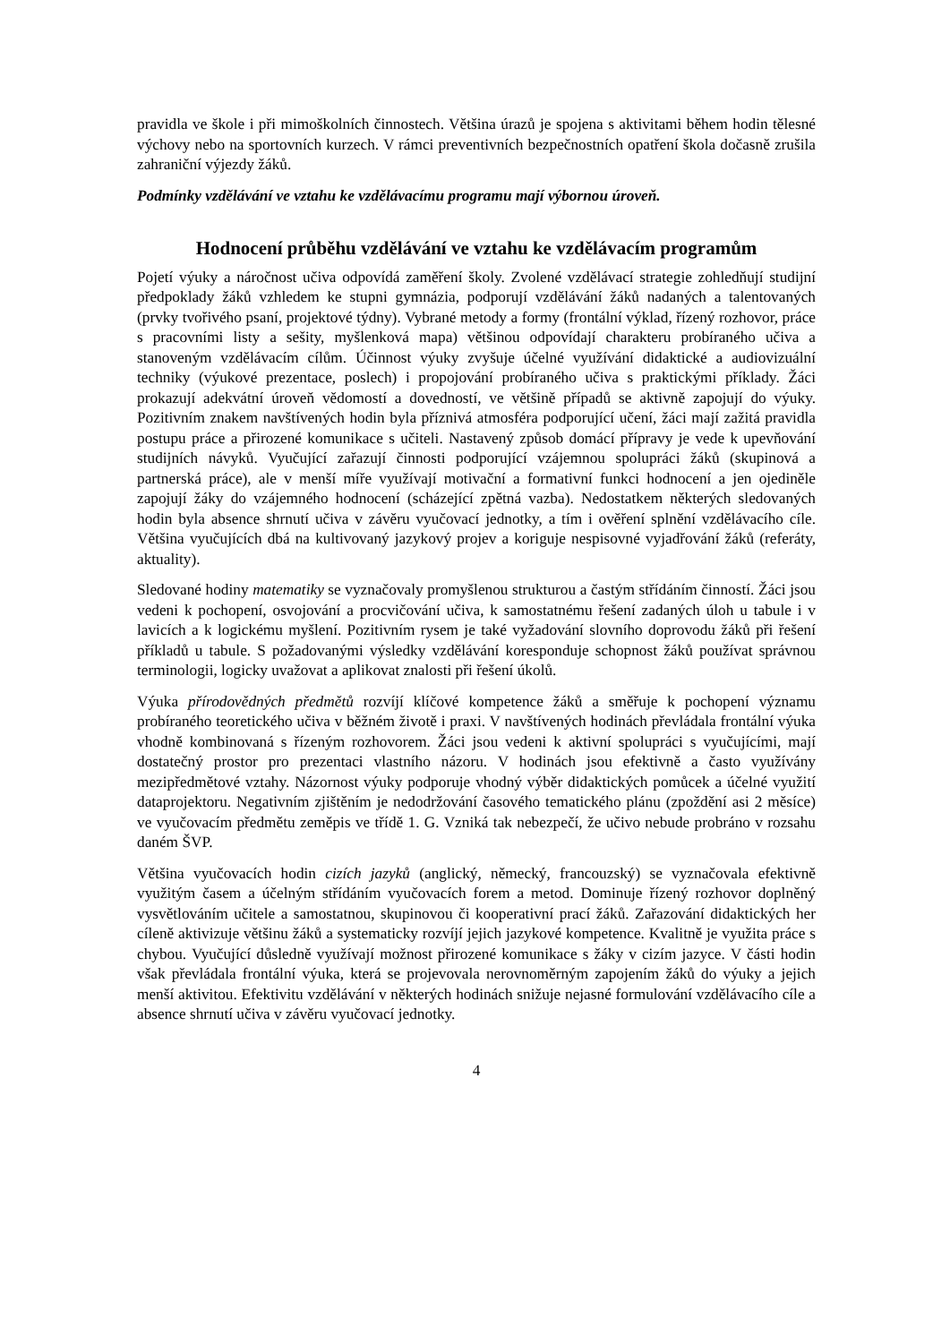pravidla ve škole i při mimoškolních činnostech. Většina úrazů je spojena s aktivitami během hodin tělesné výchovy nebo na sportovních kurzech. V rámci preventivních bezpečnostních opatření škola dočasně zrušila zahraniční výjezdy žáků.
Podmínky vzdělávání ve vztahu ke vzdělávacímu programu mají výbornou úroveň.
Hodnocení průběhu vzdělávání ve vztahu ke vzdělávacím programům
Pojetí výuky a náročnost učiva odpovídá zaměření školy. Zvolené vzdělávací strategie zohledňují studijní předpoklady žáků vzhledem ke stupni gymnázia, podporují vzdělávání žáků nadaných a talentovaných (prvky tvořivého psaní, projektové týdny). Vybrané metody a formy (frontální výklad, řízený rozhovor, práce s pracovními listy a sešity, myšlenková mapa) většinou odpovídají charakteru probíraného učiva a stanoveným vzdělávacím cílům. Účinnost výuky zvyšuje účelné využívání didaktické a audiovizuální techniky (výukové prezentace, poslech) i propojování probíraného učiva s praktickými příklady. Žáci prokazují adekvátní úroveň vědomostí a dovedností, ve většině případů se aktivně zapojují do výuky. Pozitivním znakem navštívených hodin byla příznivá atmosféra podporující učení, žáci mají zažitá pravidla postupu práce a přirozené komunikace s učiteli. Nastavený způsob domácí přípravy je vede k upevňování studijních návyků. Vyučující zařazují činnosti podporující vzájemnou spolupráci žáků (skupinová a partnerská práce), ale v menší míře využívají motivační a formativní funkci hodnocení a jen ojediněle zapojují žáky do vzájemného hodnocení (scházející zpětná vazba). Nedostatkem některých sledovaných hodin byla absence shrnutí učiva v závěru vyučovací jednotky, a tím i ověření splnění vzdělávacího cíle. Většina vyučujících dbá na kultivovaný jazykový projev a koriguje nespisovné vyjadřování žáků (referáty, aktuality).
Sledované hodiny matematiky se vyznačovaly promyšlenou strukturou a častým střídáním činností. Žáci jsou vedeni k pochopení, osvojování a procvičování učiva, k samostatnému řešení zadaných úloh u tabule i v lavicích a k logickému myšlení. Pozitivním rysem je také vyžadování slovního doprovodu žáků při řešení příkladů u tabule. S požadovanými výsledky vzdělávání koresponduje schopnost žáků používat správnou terminologii, logicky uvažovat a aplikovat znalosti při řešení úkolů.
Výuka přírodovědných předmětů rozvíjí klíčové kompetence žáků a směřuje k pochopení významu probíraného teoretického učiva v běžném životě i praxi. V navštívených hodinách převládala frontální výuka vhodně kombinovaná s řízeným rozhovorem. Žáci jsou vedeni k aktivní spolupráci s vyučujícími, mají dostatečný prostor pro prezentaci vlastního názoru. V hodinách jsou efektivně a často využívány mezipředmětové vztahy. Názornost výuky podporuje vhodný výběr didaktických pomůcek a účelné využití dataprojektoru. Negativním zjištěním je nedodržování časového tematického plánu (zpoždění asi 2 měsíce) ve vyučovacím předmětu zeměpis ve třídě 1. G. Vzniká tak nebezpečí, že učivo nebude probráno v rozsahu daném ŠVP.
Většina vyučovacích hodin cizích jazyků (anglický, německý, francouzský) se vyznačovala efektivně využitým časem a účelným střídáním vyučovacích forem a metod. Dominuje řízený rozhovor doplněný vysvětlováním učitele a samostatnou, skupinovou či kooperativní prací žáků. Zařazování didaktických her cíleně aktivizuje většinu žáků a systematicky rozvíjí jejich jazykové kompetence. Kvalitně je využita práce s chybou. Vyučující důsledně využívají možnost přirozené komunikace s žáky v cizím jazyce. V části hodin však převládala frontální výuka, která se projevovala nerovnoměrným zapojením žáků do výuky a jejich menší aktivitou. Efektivitu vzdělávání v některých hodinách snižuje nejasné formulování vzdělávacího cíle a absence shrnutí učiva v závěru vyučovací jednotky.
4